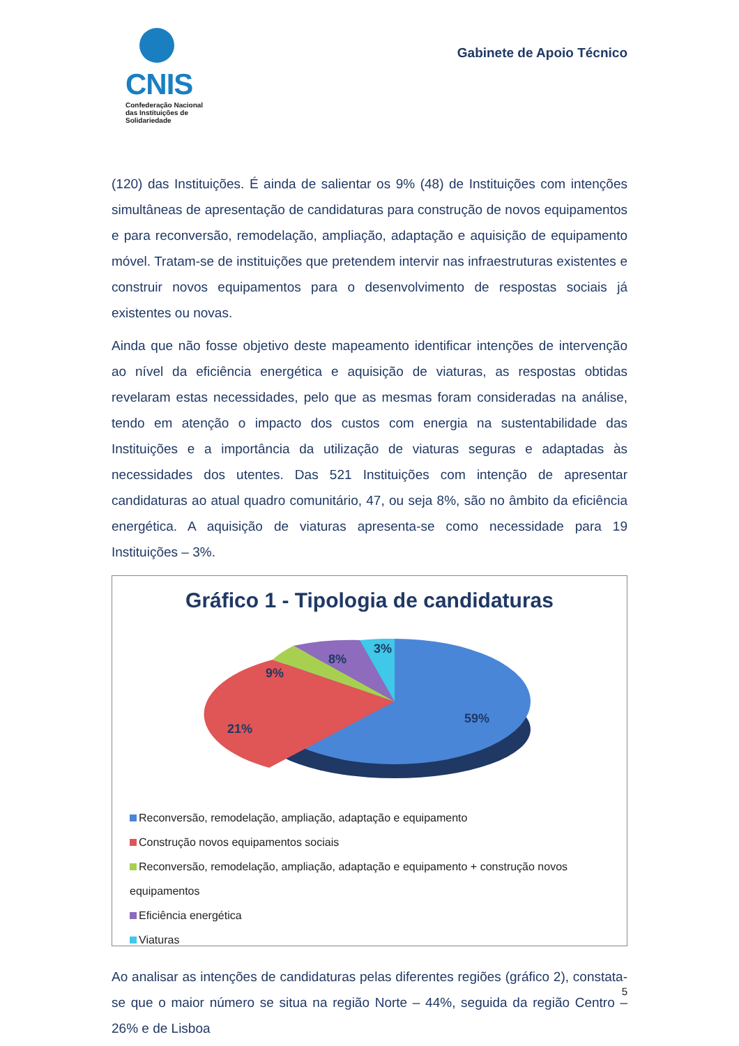CNIS
Confederação Nacional
das Instituições de
Solidariedade
Gabinete de Apoio Técnico
(120) das Instituições. É ainda de salientar os 9% (48) de Instituições com intenções simultâneas de apresentação de candidaturas para construção de novos equipamentos e para reconversão, remodelação, ampliação, adaptação e aquisição de equipamento móvel. Tratam-se de instituições que pretendem intervir nas infraestruturas existentes e construir novos equipamentos para o desenvolvimento de respostas sociais já existentes ou novas.
Ainda que não fosse objetivo deste mapeamento identificar intenções de intervenção ao nível da eficiência energética e aquisição de viaturas, as respostas obtidas revelaram estas necessidades, pelo que as mesmas foram consideradas na análise, tendo em atenção o impacto dos custos com energia na sustentabilidade das Instituições e a importância da utilização de viaturas seguras e adaptadas às necessidades dos utentes. Das 521 Instituições com intenção de apresentar candidaturas ao atual quadro comunitário, 47, ou seja 8%, são no âmbito da eficiência energética. A aquisição de viaturas apresenta-se como necessidade para 19 Instituições – 3%.
Gráfico 1 - Tipologia de candidaturas
59%
21%
9%
8%
3%
Reconversão, remodelação, ampliação, adaptação e equipamento
Construção novos equipamentos sociais
Reconversão, remodelação, ampliação, adaptação e equipamento + construção novos equipamentos
Eficiência energética
Viaturas
Ao analisar as intenções de candidaturas pelas diferentes regiões (gráfico 2), constata-se que o maior número se situa na região Norte – 44%, seguida da região Centro – 26% e de Lisboa
5